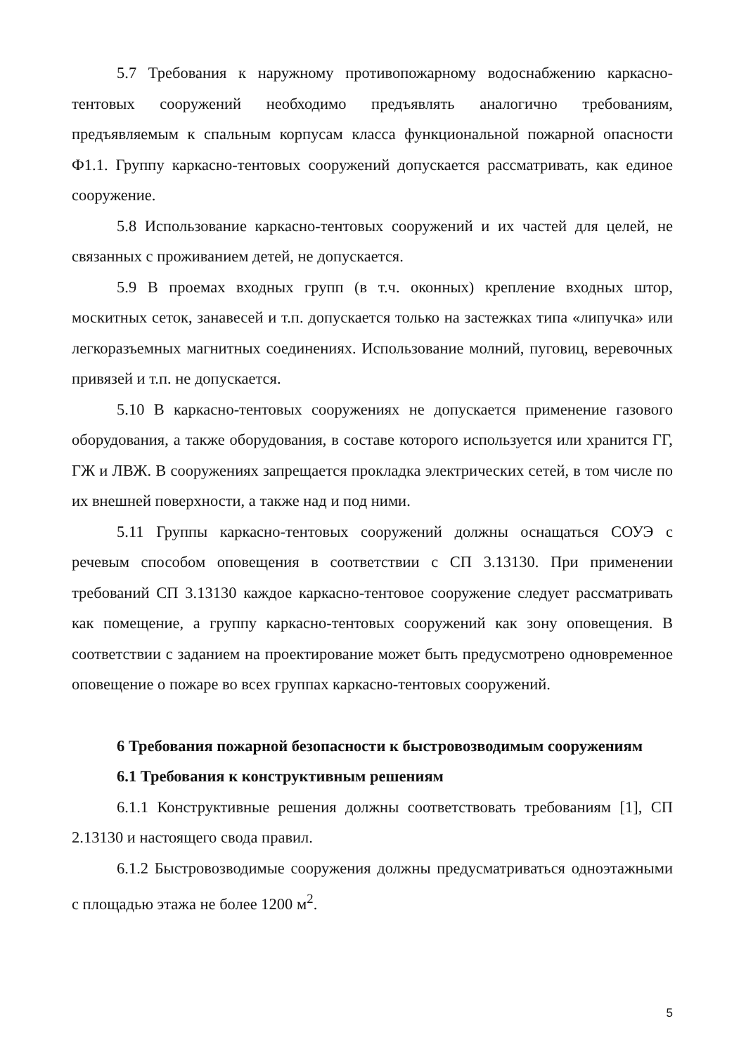5.7 Требования к наружному противопожарному водоснабжению каркасно-тентовых сооружений необходимо предъявлять аналогично требованиям, предъявляемым к спальным корпусам класса функциональной пожарной опасности Ф1.1. Группу каркасно-тентовых сооружений допускается рассматривать, как единое сооружение.
5.8 Использование каркасно-тентовых сооружений и их частей для целей, не связанных с проживанием детей, не допускается.
5.9 В проемах входных групп (в т.ч. оконных) крепление входных штор, москитных сеток, занавесей и т.п. допускается только на застежках типа «липучка» или легкоразъемных магнитных соединениях. Использование молний, пуговиц, веревочных привязей и т.п. не допускается.
5.10 В каркасно-тентовых сооружениях не допускается применение газового оборудования, а также оборудования, в составе которого используется или хранится ГГ, ГЖ и ЛВЖ. В сооружениях запрещается прокладка электрических сетей, в том числе по их внешней поверхности, а также над и под ними.
5.11 Группы каркасно-тентовых сооружений должны оснащаться СОУЭ с речевым способом оповещения в соответствии с СП 3.13130. При применении требований СП 3.13130 каждое каркасно-тентовое сооружение следует рассматривать как помещение, а группу каркасно-тентовых сооружений как зону оповещения. В соответствии с заданием на проектирование может быть предусмотрено одновременное оповещение о пожаре во всех группах каркасно-тентовых сооружений.
6 Требования пожарной безопасности к быстровозводимым сооружениям
6.1 Требования к конструктивным решениям
6.1.1 Конструктивные решения должны соответствовать требованиям [1], СП 2.13130 и настоящего свода правил.
6.1.2 Быстровозводимые сооружения должны предусматриваться одноэтажными с площадью этажа не более 1200 м<sup>2</sup>.
5